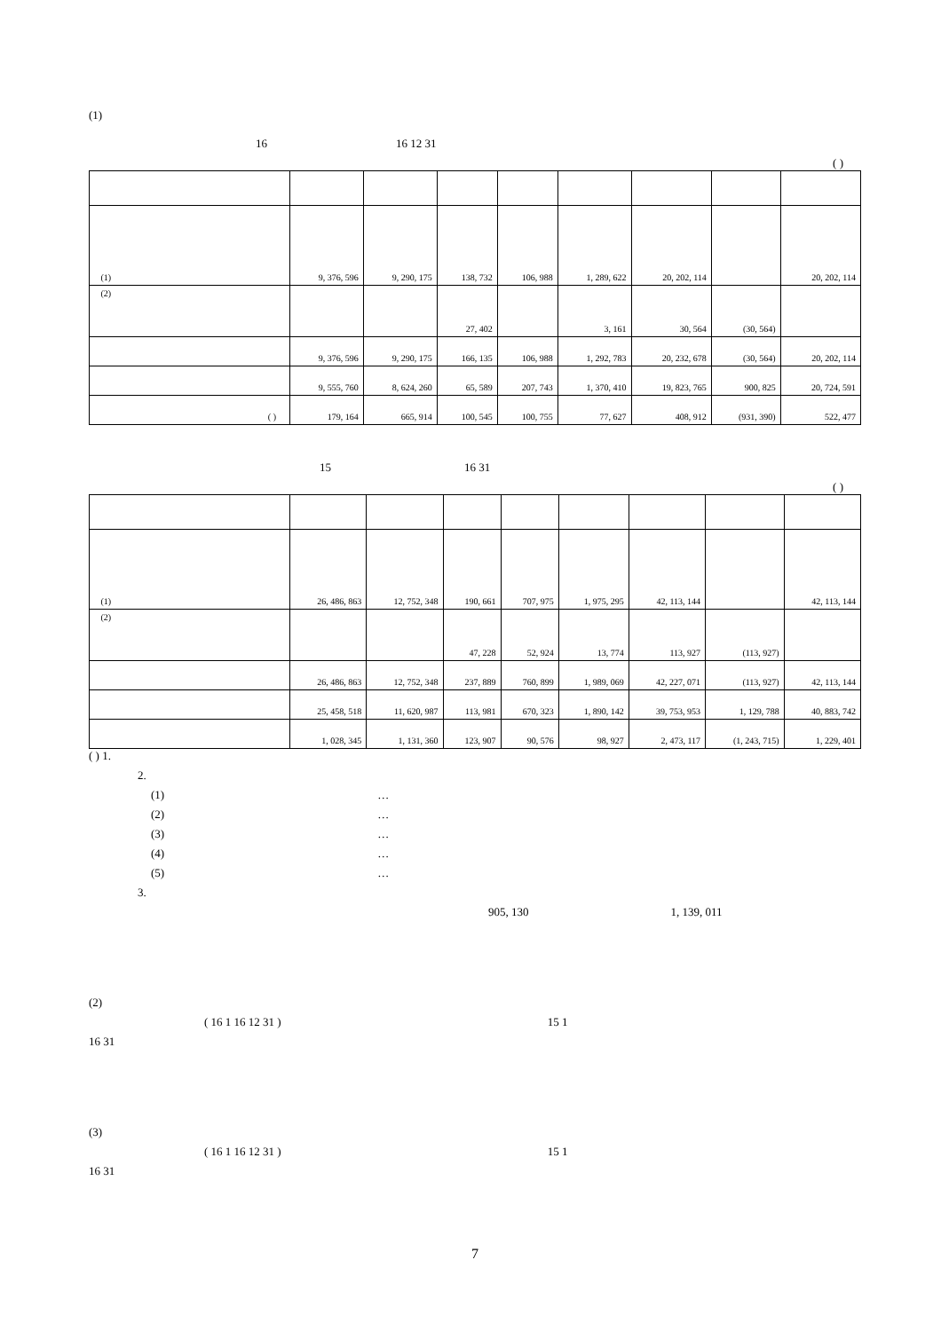(1)
16 16 12 31
( )
| (1) | 9, 376, 596 | 9, 290, 175 | 138, 732 | 106, 988 | 1, 289, 622 | 20, 202, 114 | | 20, 202, 114 |
| (2) | | | 27, 402 | | 3, 161 | 30, 564 | (30, 564) | |
| | 9, 376, 596 | 9, 290, 175 | 166, 135 | 106, 988 | 1, 292, 783 | 20, 232, 678 | (30, 564) | 20, 202, 114 |
| | 9, 555, 760 | 8, 624, 260 | 65, 589 | 207, 743 | 1, 370, 410 | 19, 823, 765 | 900, 825 | 20, 724, 591 |
| ( ) | 179, 164 | 665, 914 | 100, 545 | 100, 755 | 77, 627 | 408, 912 | (931, 390) | 522, 477 |
15 16 31
( )
| (1) | 26, 486, 863 | 12, 752, 348 | 190, 661 | 707, 975 | 1, 975, 295 | 42, 113, 144 | | 42, 113, 144 |
| (2) | | | 47, 228 | 52, 924 | 13, 774 | 113, 927 | (113, 927) | |
| | 26, 486, 863 | 12, 752, 348 | 237, 889 | 760, 899 | 1, 989, 069 | 42, 227, 071 | (113, 927) | 42, 113, 144 |
| | 25, 458, 518 | 11, 620, 987 | 113, 981 | 670, 323 | 1, 890, 142 | 39, 753, 953 | 1, 129, 788 | 40, 883, 742 |
| | 1, 028, 345 | 1, 131, 360 | 123, 907 | 90, 576 | 98, 927 | 2, 473, 117 | (1, 243, 715) | 1, 229, 401 |
( ) 1.
2.
(1) …
(2) …
(3) …
(4) …
(5) …
3.
905, 130 1, 139, 011
(2)
( 16 1 16 12 31 ) 15 1
16 31
(3)
( 16 1 16 12 31 ) 15 1
16 31
7